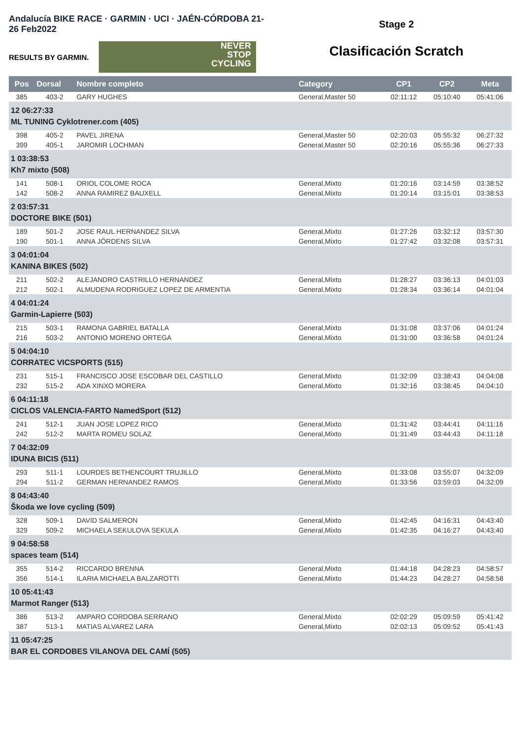Andalucía BIKE RACE · GARMIN · UCI · JAÉN-CÓRDOBA 21-26 Feb2022
RESULTS BY GARMIN.
NEVER
STOP
CYCLING
Stage 2
Clasificación Scratch
| Pos | Dorsal | Nombre completo | Category | CP1 | CP2 | Meta |
| --- | --- | --- | --- | --- | --- | --- |
| 385 | 403-2 | GARY HUGHES | General,Master 50 | 02:11:12 | 05:10:40 | 05:41:06 |
| 12 06:27:33 ML TUNING Cyklotrener.com (405) | | | | | | |
| 398 | 405-2 | PAVEL JIRENA | General,Master 50 | 02:20:03 | 05:55:32 | 06:27:32 |
| 399 | 405-1 | JAROMIR LOCHMAN | General,Master 50 | 02:20:16 | 05:55:36 | 06:27:33 |
| 1 03:38:53 Kh7 mixto (508) | | | | | | |
| 141 | 508-1 | ORIOL COLOME ROCA | General,Mixto | 01:20:16 | 03:14:59 | 03:38:52 |
| 142 | 508-2 | ANNA RAMIREZ BAUXELL | General,Mixto | 01:20:14 | 03:15:01 | 03:38:53 |
| 2 03:57:31 DOCTORE BIKE (501) | | | | | | |
| 189 | 501-2 | JOSE RAUL HERNANDEZ SILVA | General,Mixto | 01:27:26 | 03:32:12 | 03:57:30 |
| 190 | 501-1 | ANNA JÖRDENS SILVA | General,Mixto | 01:27:42 | 03:32:08 | 03:57:31 |
| 3 04:01:04 KANINA BIKES (502) | | | | | | |
| 211 | 502-2 | ALEJANDRO CASTRILLO HERNANDEZ | General,Mixto | 01:28:27 | 03:36:13 | 04:01:03 |
| 212 | 502-1 | ALMUDENA RODRIGUEZ LOPEZ DE ARMENTIA | General,Mixto | 01:28:34 | 03:36:14 | 04:01:04 |
| 4 04:01:24 Garmin-Lapierre (503) | | | | | | |
| 215 | 503-1 | RAMONA GABRIEL BATALLA | General,Mixto | 01:31:08 | 03:37:06 | 04:01:24 |
| 216 | 503-2 | ANTONIO MORENO ORTEGA | General,Mixto | 01:31:00 | 03:36:58 | 04:01:24 |
| 5 04:04:10 CORRATEC VICSPORTS (515) | | | | | | |
| 231 | 515-1 | FRANCISCO JOSE ESCOBAR DEL CASTILLO | General,Mixto | 01:32:09 | 03:38:43 | 04:04:08 |
| 232 | 515-2 | ADA XINXO MORERA | General,Mixto | 01:32:16 | 03:38:45 | 04:04:10 |
| 6 04:11:18 CICLOS VALENCIA-FARTO NamedSport (512) | | | | | | |
| 241 | 512-1 | JUAN JOSE LOPEZ RICO | General,Mixto | 01:31:42 | 03:44:41 | 04:11:16 |
| 242 | 512-2 | MARTA ROMEU SOLAZ | General,Mixto | 01:31:49 | 03:44:43 | 04:11:18 |
| 7 04:32:09 IDUNA BICIS (511) | | | | | | |
| 293 | 511-1 | LOURDES BETHENCOURT TRUJILLO | General,Mixto | 01:33:08 | 03:55:07 | 04:32:09 |
| 294 | 511-2 | GERMAN HERNANDEZ RAMOS | General,Mixto | 01:33:56 | 03:59:03 | 04:32:09 |
| 8 04:43:40 Škoda we love cycling (509) | | | | | | |
| 328 | 509-1 | DAVID SALMERON | General,Mixto | 01:42:45 | 04:16:31 | 04:43:40 |
| 329 | 509-2 | MICHAELA SEKULOVA SEKULA | General,Mixto | 01:42:35 | 04:16:27 | 04:43:40 |
| 9 04:58:58 spaces team (514) | | | | | | |
| 355 | 514-2 | RICCARDO BRENNA | General,Mixto | 01:44:18 | 04:28:23 | 04:58:57 |
| 356 | 514-1 | ILARIA MICHAELA BALZAROTTI | General,Mixto | 01:44:23 | 04:28:27 | 04:58:58 |
| 10 05:41:43 Marmot Ranger (513) | | | | | | |
| 386 | 513-2 | AMPARO CORDOBA SERRANO | General,Mixto | 02:02:29 | 05:09:59 | 05:41:42 |
| 387 | 513-1 | MATIAS ALVAREZ LARA | General,Mixto | 02:02:13 | 05:09:52 | 05:41:43 |
| 11 05:47:25 BAR EL CORDOBES VILANOVA DEL CAMÍ (505) | | | | | | |